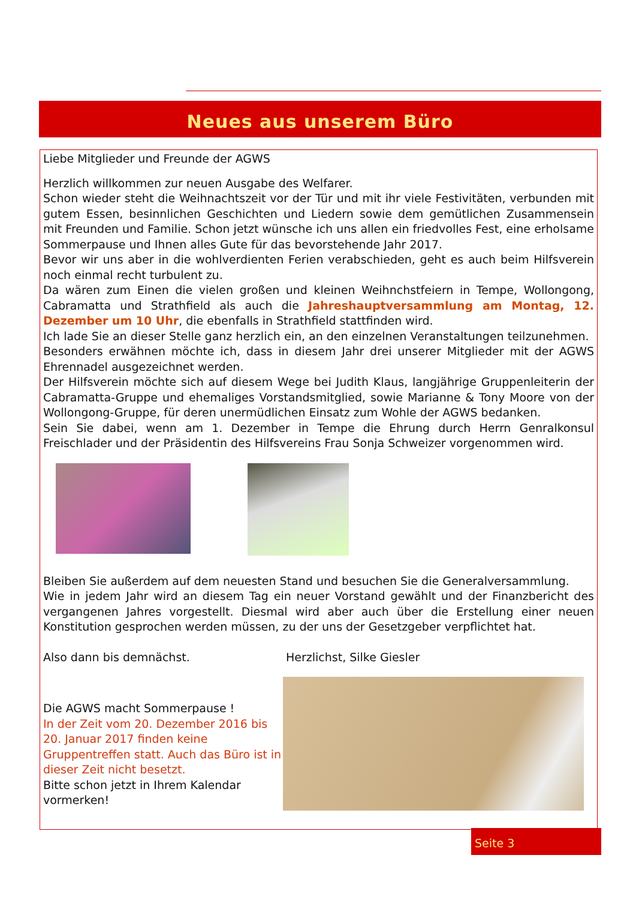Neues aus unserem Büro
Liebe Mitglieder und Freunde der AGWS
Herzlich willkommen zur neuen Ausgabe des Welfarer.
Schon wieder steht die Weihnachtszeit vor der Tür und mit ihr viele Festivitäten, verbunden mit gutem Essen, besinnlichen Geschichten und Liedern sowie dem gemütlichen Zusammensein mit Freunden und Familie. Schon jetzt wünsche ich uns allen ein friedvolles Fest, eine erholsame Sommerpause und Ihnen alles Gute für das bevorstehende Jahr 2017.
Bevor wir uns aber in die wohlverdienten Ferien verabschieden, geht es auch beim Hilfsverein noch einmal recht turbulent zu.
Da wären zum Einen die vielen großen und kleinen Weihnchstfeiern in Tempe, Wollongong, Cabramatta und Strathfield als auch die Jahreshauptversammlung am Montag, 12. Dezember um 10 Uhr, die ebenfalls in Strathfield stattfinden wird.
Ich lade Sie an dieser Stelle ganz herzlich ein, an den einzelnen Veranstaltungen teilzunehmen.
Besonders erwähnen möchte ich, dass in diesem Jahr drei unserer Mitglieder mit der AGWS Ehrennadel ausgezeichnet werden.
Der Hilfsverein möchte sich auf diesem Wege bei Judith Klaus, langjährige Gruppenleiterin der Cabramatta-Gruppe und ehemaliges Vorstandsmitglied, sowie Marianne & Tony Moore von der Wollongong-Gruppe, für deren unermüdlichen Einsatz zum Wohle der AGWS bedanken.
Sein Sie dabei, wenn am 1. Dezember in Tempe die Ehrung durch Herrn Genralkonsul Freischlader und der Präsidentin des Hilfsvereins Frau Sonja Schweizer vorgenommen wird.
Bleiben Sie außerdem auf dem neuesten Stand und besuchen Sie die Generalversammlung.
Wie in jedem Jahr wird an diesem Tag ein neuer Vorstand gewählt und der Finanzbericht des vergangenen Jahres vorgestellt. Diesmal wird aber auch über die Erstellung einer neuen Konstitution gesprochen werden müssen, zu der uns der Gesetzgeber verpflichtet hat.
Also dann bis demnächst. Herzlichst, Silke Giesler
Die AGWS macht Sommerpause !
In der Zeit vom 20. Dezember 2016 bis 20. Januar 2017 finden keine Gruppentreffen statt. Auch das Büro ist in dieser Zeit nicht besetzt.
Bitte schon jetzt in Ihrem Kalendar vormerken!
Seite 3